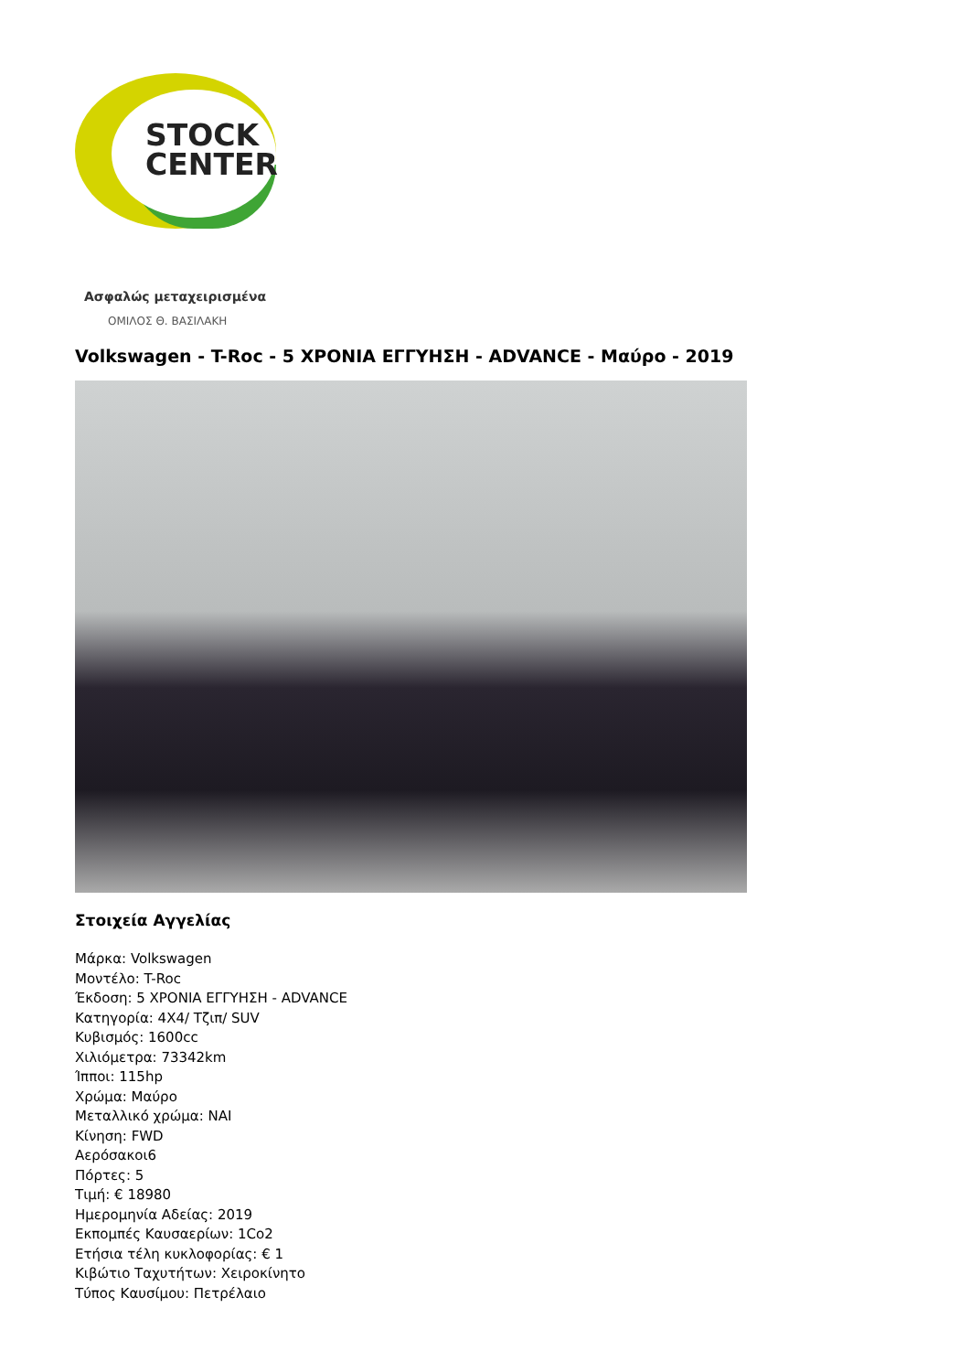STOCK
CENTER
Ασφαλώς μεταχειρισμένα
ΟΜΙΛΟΣ Θ. ΒΑΣΙΛΑΚΗ
Volkswagen - T-Roc - 5 ΧΡΟΝΙΑ ΕΓΓΥΗΣΗ - ADVANCE - Μαύρο - 2019
Στοιχεία Αγγελίας
Μάρκα: Volkswagen
Μοντέλο: T-Roc
Έκδοση: 5 ΧΡΟΝΙΑ ΕΓΓΥΗΣΗ - ADVANCE
Κατηγορία: 4X4/ Τζιπ/ SUV
Κυβισμός: 1600cc
Χιλιόμετρα: 73342km
Ίπποι: 115hp
Χρώμα: Μαύρο
Μεταλλικό χρώμα: ΝΑΙ
Κίνηση: FWD
Αερόσακοι6
Πόρτες: 5
Τιμή: € 18980
Ημερομηνία Αδείας: 2019
Εκπομπές Καυσαερίων: 1Co2
Ετήσια τέλη κυκλοφορίας: € 1
Κιβώτιο Ταχυτήτων: Χειροκίνητο
Τύπος Καυσίμου: Πετρέλαιο